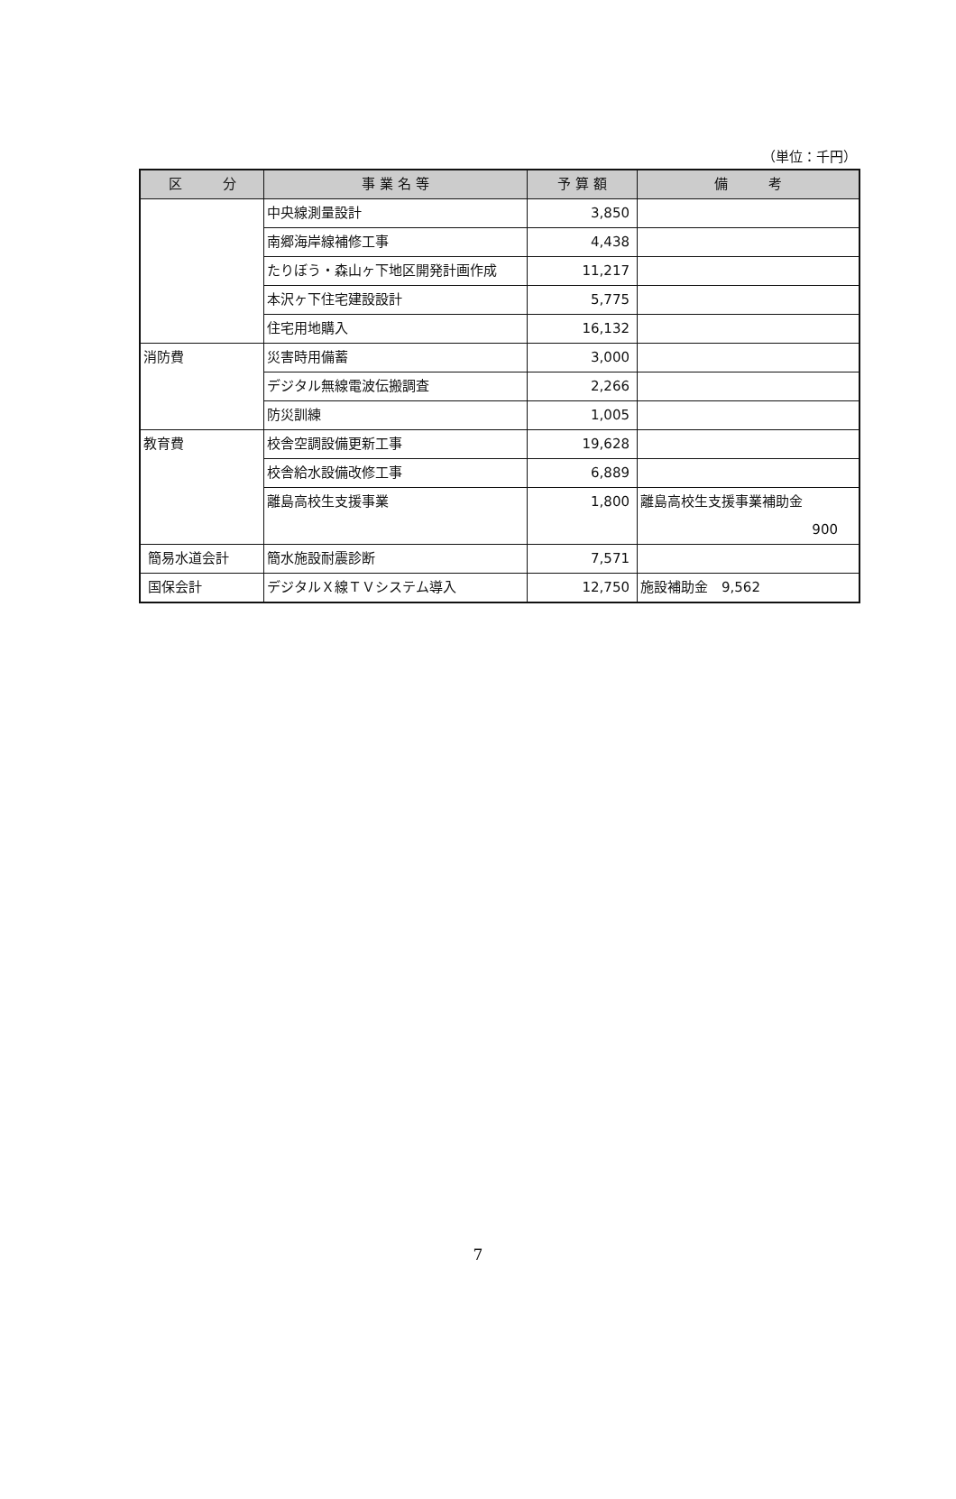（単位：千円）
| 区 分 | 事 業 名 等 | 予 算 額 | 備 考 |
| --- | --- | --- | --- |
| | 中央線測量設計 | 3,850 | |
| | 南郷海岸線補修工事 | 4,438 | |
| | たりぼう・森山ヶ下地区開発計画作成 | 11,217 | |
| | 本沢ヶ下住宅建設設計 | 5,775 | |
| | 住宅用地購入 | 16,132 | |
| 消防費 | 災害時用備蓄 | 3,000 | |
| | デジタル無線電波伝搬調査 | 2,266 | |
| | 防災訓練 | 1,005 | |
| 教育費 | 校舎空調設備更新工事 | 19,628 | |
| | 校舎給水設備改修工事 | 6,889 | |
| | 離島高校生支援事業 | 1,800 | 離島高校生支援事業補助金 900 |
| 簡易水道会計 | 簡水施設耐震診断 | 7,571 | |
| 国保会計 | デジタルＸ線ＴＶシステム導入 | 12,750 | 施設補助金 9,562 |
7